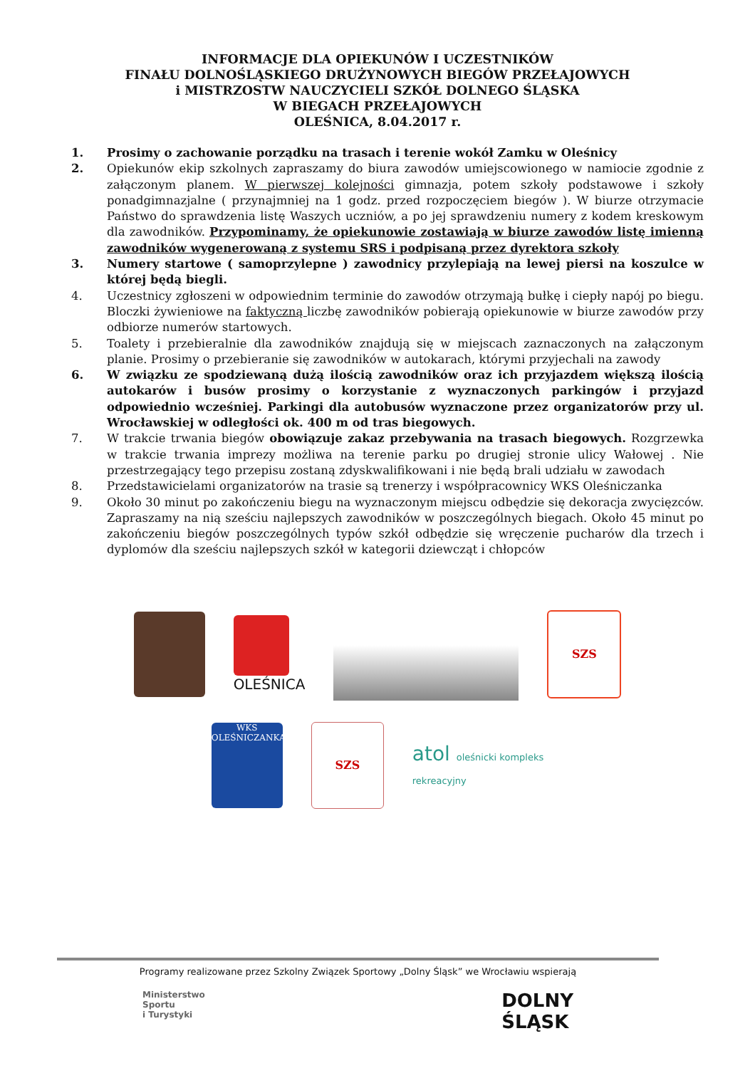INFORMACJE DLA OPIEKUNÓW I UCZESTNIKÓW
FINAŁU DOLNOŚLĄSKIEGO DRUŻYNOWYCH BIEGÓW PRZEŁAJOWYCH
i MISTRZOSTW NAUCZYCIELI SZKÓŁ DOLNEGO ŚLĄSKA
W BIEGACH PRZEŁAJOWYCH
OLEŚNICA, 8.04.2017 r.
1. Prosimy o zachowanie porządku na trasach i terenie wokół Zamku w Oleśnicy
2. Opiekunów ekip szkolnych zapraszamy do biura zawodów umiejscowionego w namiocie zgodnie z załączonym planem. W pierwszej kolejności gimnazja, potem szkoły podstawowe i szkoły ponadgimnazjalne ( przynajmniej na 1 godz. przed rozpoczęciem biegów ). W biurze otrzymacie Państwo do sprawdzenia listę Waszych uczniów, a po jej sprawdzeniu numery z kodem kreskowym dla zawodników. Przypominamy, że opiekunowie zostawiają w biurze zawodów listę imienną zawodników wygenerowaną z systemu SRS i podpisaną przez dyrektora szkoły
3. Numery startowe ( samoprzylepne ) zawodnicy przylepiają na lewej piersi na koszulce w której będą biegli.
4. Uczestnicy zgłoszeni w odpowiednim terminie do zawodów otrzymają bułkę i ciepły napój po biegu. Bloczki żywieniowe na faktyczną liczbę zawodników pobierają opiekunowie w biurze zawodów przy odbiorze numerów startowych.
5. Toalety i przebieralnie dla zawodników znajdują się w miejscach zaznaczonych na załączonym planie. Prosimy o przebieranie się zawodników w autokarach, którymi przyjechali na zawody
6. W związku ze spodziewaną dużą ilością zawodników oraz ich przyjazdem większą ilością autokarów i busów prosimy o korzystanie z wyznaczonych parkingów i przyjazd odpowiednio wcześniej. Parkingi dla autobusów wyznaczone przez organizatorów przy ul. Wrocławskiej w odległości ok. 400 m od tras biegowych.
7. W trakcie trwania biegów obowiązuje zakaz przebywania na trasach biegowych. Rozgrzewka w trakcie trwania imprezy możliwa na terenie parku po drugiej stronie ulicy Wałowej . Nie przestrzegający tego przepisu zostaną zdyskwalifikowani i nie będą brali udziału w zawodach
8. Przedstawicielami organizatorów na trasie są trenerzy i współpracownicy WKS Oleśniczanka
9. Około 30 minut po zakończeniu biegu na wyznaczonym miejscu odbędzie się dekoracja zwycięzców. Zapraszamy na nią sześciu najlepszych zawodników w poszczególnych biegach. Około 45 minut po zakończeniu biegów poszczególnych typów szkół odbędzie się wręczenie pucharów dla trzech i dyplomów dla sześciu najlepszych szkół w kategorii dziewcząt i chłopców
OLEŚNICA
SZS
WKS OLEŚNICZANKA
SZS
atol oleśnicki kompleks
rekreacyjny
Programy realizowane przez Szkolny Związek Sportowy „Dolny Śląsk” we Wrocławiu wspierają
Ministerstwo
Sportu
i Turystyki DOLNY
ŚLĄSK